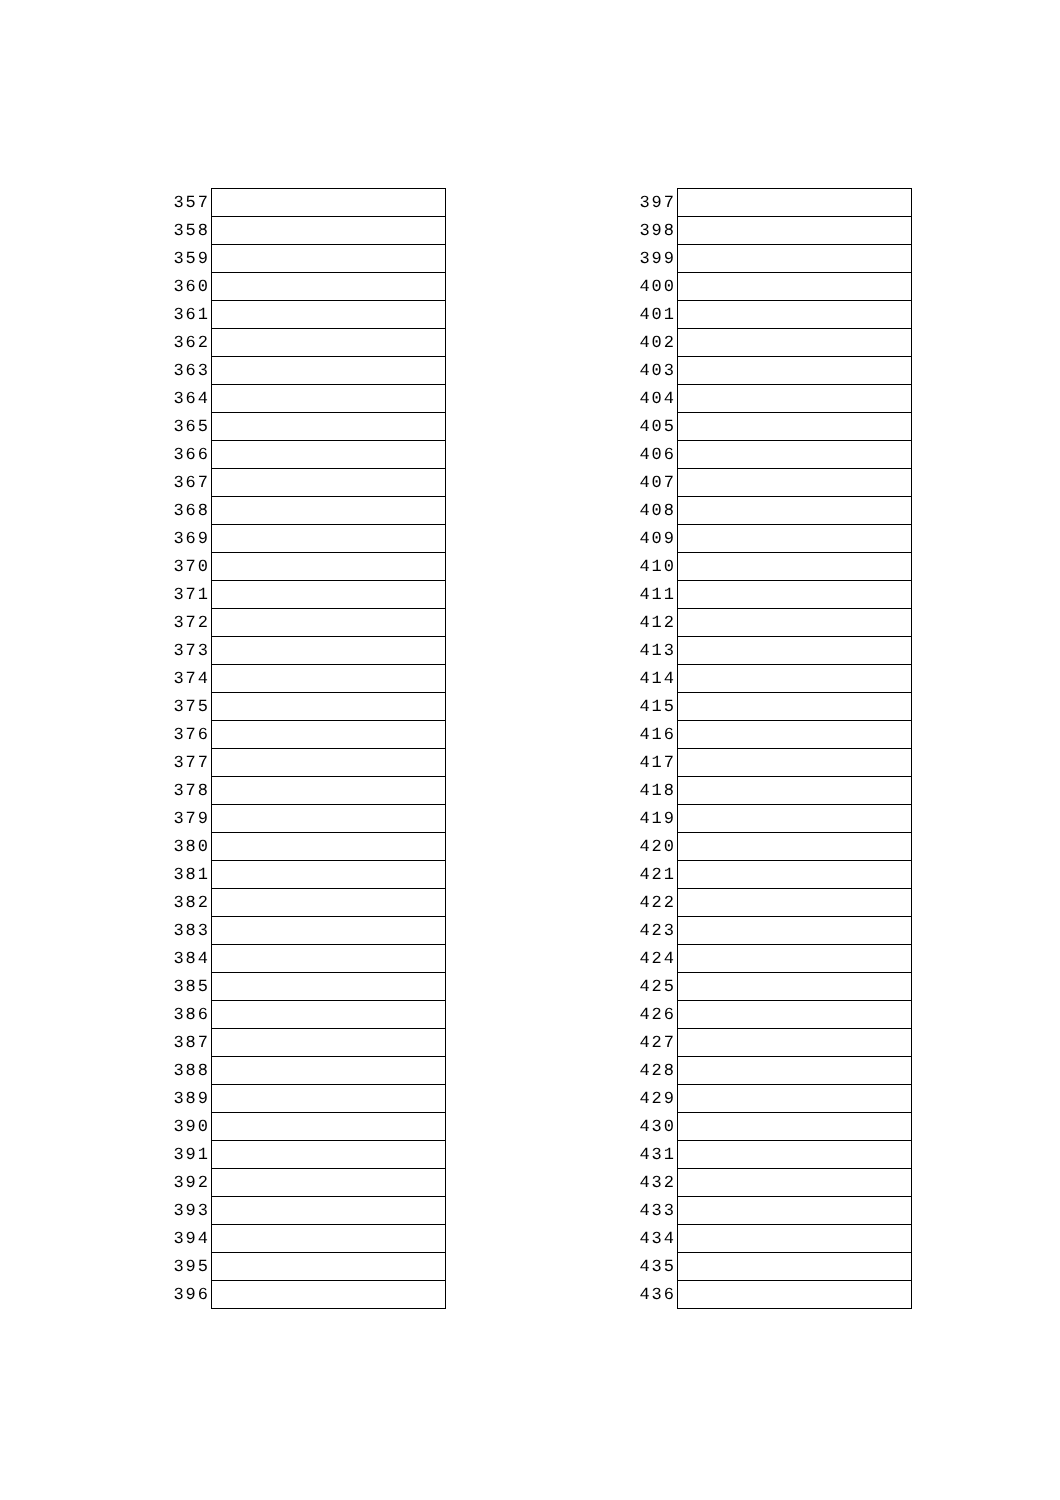| 357 | |
| 358 | |
| 359 | |
| 360 | |
| 361 | |
| 362 | |
| 363 | |
| 364 | |
| 365 | |
| 366 | |
| 367 | |
| 368 | |
| 369 | |
| 370 | |
| 371 | |
| 372 | |
| 373 | |
| 374 | |
| 375 | |
| 376 | |
| 377 | |
| 378 | |
| 379 | |
| 380 | |
| 381 | |
| 382 | |
| 383 | |
| 384 | |
| 385 | |
| 386 | |
| 387 | |
| 388 | |
| 389 | |
| 390 | |
| 391 | |
| 392 | |
| 393 | |
| 394 | |
| 395 | |
| 396 | |
| 397 | |
| 398 | |
| 399 | |
| 400 | |
| 401 | |
| 402 | |
| 403 | |
| 404 | |
| 405 | |
| 406 | |
| 407 | |
| 408 | |
| 409 | |
| 410 | |
| 411 | |
| 412 | |
| 413 | |
| 414 | |
| 415 | |
| 416 | |
| 417 | |
| 418 | |
| 419 | |
| 420 | |
| 421 | |
| 422 | |
| 423 | |
| 424 | |
| 425 | |
| 426 | |
| 427 | |
| 428 | |
| 429 | |
| 430 | |
| 431 | |
| 432 | |
| 433 | |
| 434 | |
| 435 | |
| 436 | |